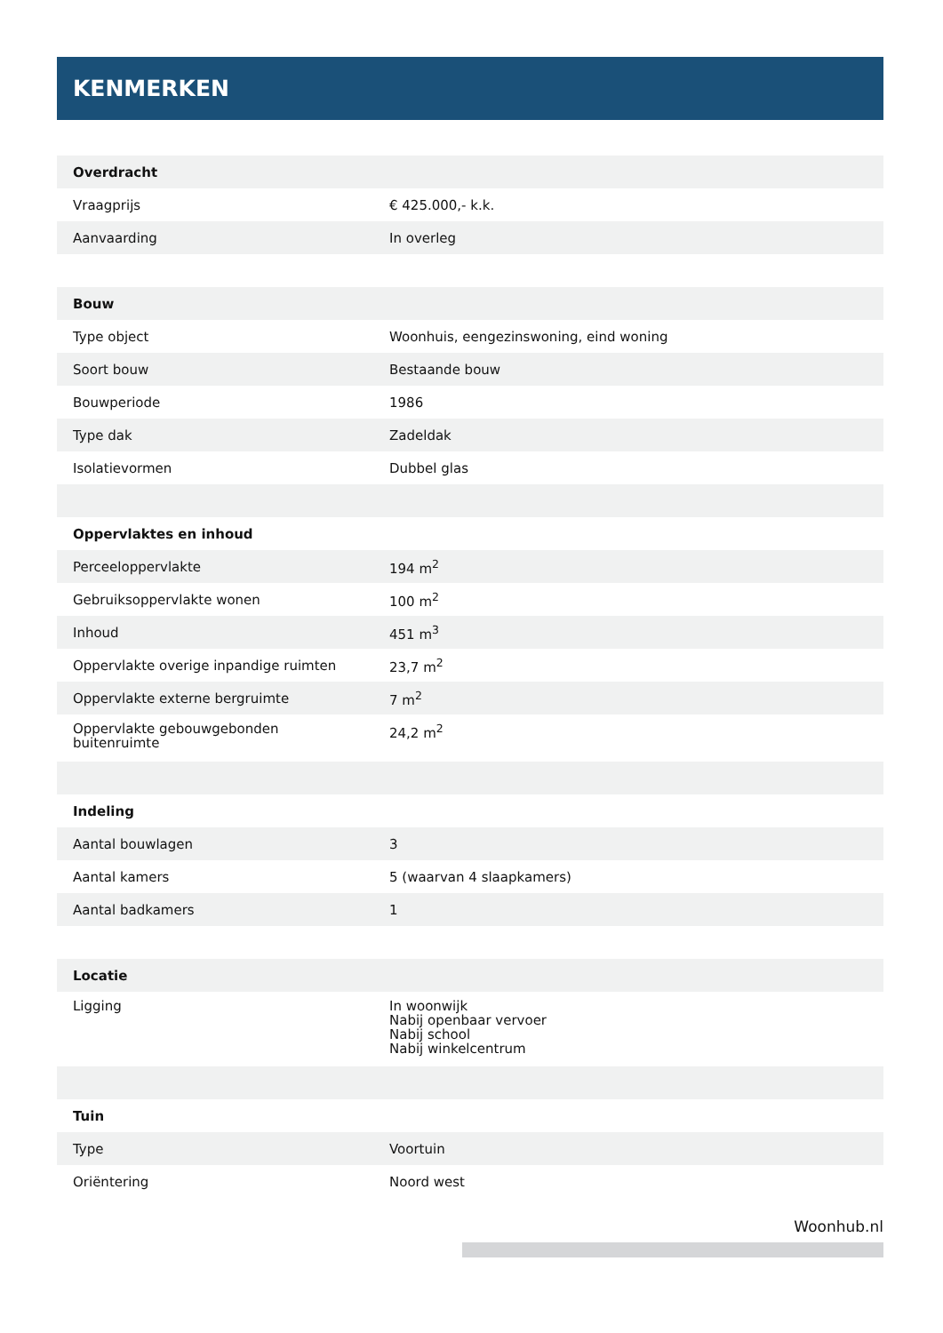KENMERKEN
| Overdracht | |
| --- | --- |
| Vraagprijs | € 425.000,- k.k. |
| Aanvaarding | In overleg |
| Bouw | |
| Type object | Woonhuis, eengezinswoning, eind woning |
| Soort bouw | Bestaande bouw |
| Bouwperiode | 1986 |
| Type dak | Zadeldak |
| Isolatievormen | Dubbel glas |
| Oppervlaktes en inhoud | |
| Perceeloppervlakte | 194 m<sup>2</sup> |
| Gebruiksoppervlakte wonen | 100 m<sup>2</sup> |
| Inhoud | 451 m<sup>3</sup> |
| Oppervlakte overige inpandige ruimten | 23,7 m<sup>2</sup> |
| Oppervlakte externe bergruimte | 7 m<sup>2</sup> |
| Oppervlakte gebouwgebonden buitenruimte | 24,2 m<sup>2</sup> |
| Indeling | |
| Aantal bouwlagen | 3 |
| Aantal kamers | 5 (waarvan 4 slaapkamers) |
| Aantal badkamers | 1 |
| Locatie | |
| Ligging | In woonwijk Nabij openbaar vervoer Nabij school Nabij winkelcentrum |
| Tuin | |
| Type | Voortuin |
| Oriëntering | Noord west |
Woonhub.nl